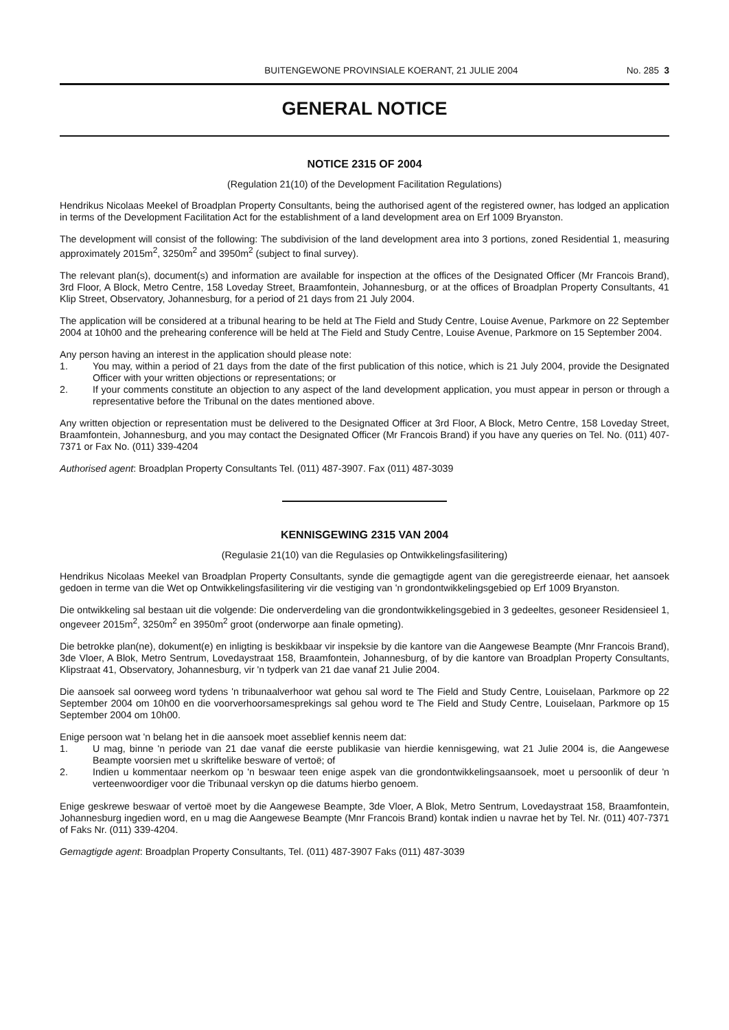BUITENGEWONE PROVINSIALE KOERANT, 21 JULIE 2004 No. 285 3
GENERAL NOTICE
NOTICE 2315 OF 2004
(Regulation 21(10) of the Development Facilitation Regulations)
Hendrikus Nicolaas Meekel of Broadplan Property Consultants, being the authorised agent of the registered owner, has lodged an application in terms of the Development Facilitation Act for the establishment of a land development area on Erf 1009 Bryanston.
The development will consist of the following: The subdivision of the land development area into 3 portions, zoned Residential 1, measuring approximately 2015m<sup>2</sup>, 3250m<sup>2</sup> and 3950m<sup>2</sup> (subject to final survey).
The relevant plan(s), document(s) and information are available for inspection at the offices of the Designated Officer (Mr Francois Brand), 3rd Floor, A Block, Metro Centre, 158 Loveday Street, Braamfontein, Johannesburg, or at the offices of Broadplan Property Consultants, 41 Klip Street, Observatory, Johannesburg, for a period of 21 days from 21 July 2004.
The application will be considered at a tribunal hearing to be held at The Field and Study Centre, Louise Avenue, Parkmore on 22 September 2004 at 10h00 and the prehearing conference will be held at The Field and Study Centre, Louise Avenue, Parkmore on 15 September 2004.
Any person having an interest in the application should please note:
1. You may, within a period of 21 days from the date of the first publication of this notice, which is 21 July 2004, provide the Designated Officer with your written objections or representations; or
2. If your comments constitute an objection to any aspect of the land development application, you must appear in person or through a representative before the Tribunal on the dates mentioned above.
Any written objection or representation must be delivered to the Designated Officer at 3rd Floor, A Block, Metro Centre, 158 Loveday Street, Braamfontein, Johannesburg, and you may contact the Designated Officer (Mr Francois Brand) if you have any queries on Tel. No. (011) 407-7371 or Fax No. (011) 339-4204
Authorised agent: Broadplan Property Consultants Tel. (011) 487-3907. Fax (011) 487-3039
KENNISGEWING 2315 VAN 2004
(Regulasie 21(10) van die Regulasies op Ontwikkelingsfasilitering)
Hendrikus Nicolaas Meekel van Broadplan Property Consultants, synde die gemagtigde agent van die geregistreerde eienaar, het aansoek gedoen in terme van die Wet op Ontwikkelingsfasilitering vir die vestiging van 'n grondontwikkelingsgebied op Erf 1009 Bryanston.
Die ontwikkeling sal bestaan uit die volgende: Die onderverdeling van die grondontwikkelingsgebied in 3 gedeeltes, gesoneer Residensieel 1, ongeveer 2015m<sup>2</sup>, 3250m<sup>2</sup> en 3950m<sup>2</sup> groot (onderworpe aan finale opmeting).
Die betrokke plan(ne), dokument(e) en inligting is beskikbaar vir inspeksie by die kantore van die Aangewese Beampte (Mnr Francois Brand), 3de Vloer, A Blok, Metro Sentrum, Lovedaystraat 158, Braamfontein, Johannesburg, of by die kantore van Broadplan Property Consultants, Klipstraat 41, Observatory, Johannesburg, vir 'n tydperk van 21 dae vanaf 21 Julie 2004.
Die aansoek sal oorweeg word tydens 'n tribunaalverhoor wat gehou sal word te The Field and Study Centre, Louiselaan, Parkmore op 22 September 2004 om 10h00 en die voorverhoorsamesprekings sal gehou word te The Field and Study Centre, Louiselaan, Parkmore op 15 September 2004 om 10h00.
Enige persoon wat 'n belang het in die aansoek moet asseblief kennis neem dat:
1. U mag, binne 'n periode van 21 dae vanaf die eerste publikasie van hierdie kennisgewing, wat 21 Julie 2004 is, die Aangewese Beampte voorsien met u skriftelike besware of vertoë; of
2. Indien u kommentaar neerkom op 'n beswaar teen enige aspek van die grondontwikkelingsaansoek, moet u persoonlik of deur 'n verteenwoordiger voor die Tribunaal verskyn op die datums hierbo genoem.
Enige geskrewe beswaar of vertoë moet by die Aangewese Beampte, 3de Vloer, A Blok, Metro Sentrum, Lovedaystraat 158, Braamfontein, Johannesburg ingedien word, en u mag die Aangewese Beampte (Mnr Francois Brand) kontak indien u navrae het by Tel. Nr. (011) 407-7371 of Faks Nr. (011) 339-4204.
Gemagtigde agent: Broadplan Property Consultants, Tel. (011) 487-3907 Faks (011) 487-3039